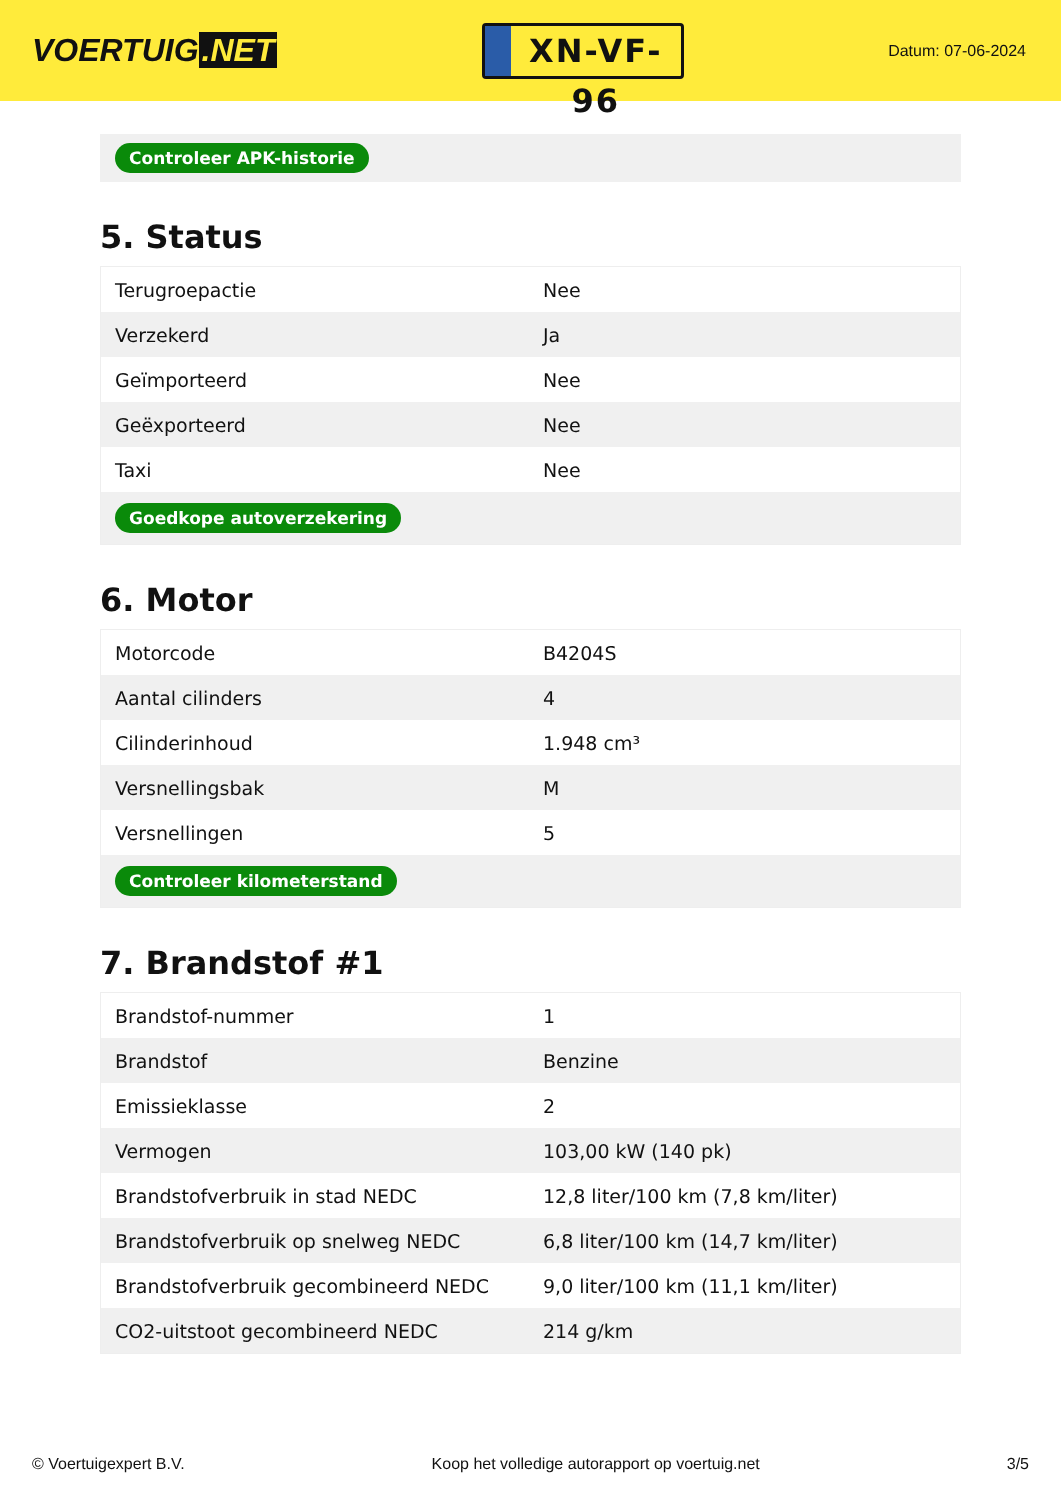VOERTUIG.NET
XN-VF-96
Datum: 07-06-2024
Controleer APK-historie
5. Status
| Terugroepactie | Nee |
| Verzekerd | Ja |
| Geïmporteerd | Nee |
| Geëxporteerd | Nee |
| Taxi | Nee |
| Goedkope autoverzekering | |
6. Motor
| Motorcode | B4204S |
| Aantal cilinders | 4 |
| Cilinderinhoud | 1.948 cm³ |
| Versnellingsbak | M |
| Versnellingen | 5 |
| Controleer kilometerstand | |
7. Brandstof #1
| Brandstof-nummer | 1 |
| Brandstof | Benzine |
| Emissieklasse | 2 |
| Vermogen | 103,00 kW (140 pk) |
| Brandstofverbruik in stad NEDC | 12,8 liter/100 km (7,8 km/liter) |
| Brandstofverbruik op snelweg NEDC | 6,8 liter/100 km (14,7 km/liter) |
| Brandstofverbruik gecombineerd NEDC | 9,0 liter/100 km (11,1 km/liter) |
| CO2-uitstoot gecombineerd NEDC | 214 g/km |
© Voertuigexpert B.V. Koop het volledige autorapport op voertuig.net 3/5